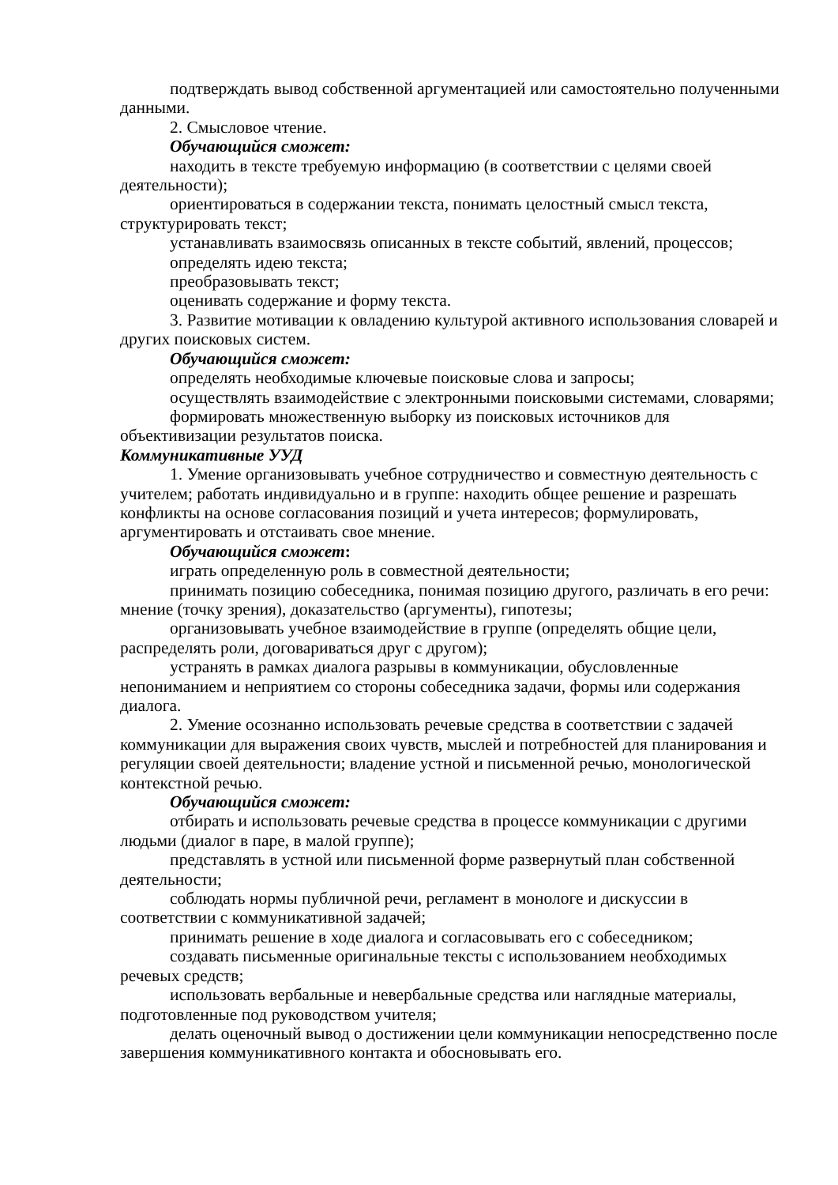подтверждать вывод собственной аргументацией или самостоятельно полученными данными.
2. Смысловое чтение.
Обучающийся сможет:
находить в тексте требуемую информацию (в соответствии с целями своей деятельности);
ориентироваться в содержании текста, понимать целостный смысл текста, структурировать текст;
устанавливать взаимосвязь описанных в тексте событий, явлений, процессов;
определять идею текста;
преобразовывать текст;
оценивать содержание и форму текста.
3. Развитие мотивации к овладению культурой активного использования словарей и других поисковых систем.
Обучающийся сможет:
определять необходимые ключевые поисковые слова и запросы;
осуществлять взаимодействие с электронными поисковыми системами, словарями;
формировать множественную выборку из поисковых источников для объективизации результатов поиска.
Коммуникативные УУД
1. Умение организовывать учебное сотрудничество и совместную деятельность с учителем; работать индивидуально и в группе: находить общее решение и разрешать конфликты на основе согласования позиций и учета интересов; формулировать, аргументировать и отстаивать свое мнение.
Обучающийся сможет:
играть определенную роль в совместной деятельности;
принимать позицию собеседника, понимая позицию другого, различать в его речи: мнение (точку зрения), доказательство (аргументы), гипотезы;
организовывать учебное взаимодействие в группе (определять общие цели, распределять роли, договариваться друг с другом);
устранять в рамках диалога разрывы в коммуникации, обусловленные непониманием и неприятием со стороны собеседника задачи, формы или содержания диалога.
2. Умение осознанно использовать речевые средства в соответствии с задачей коммуникации для выражения своих чувств, мыслей и потребностей для планирования и регуляции своей деятельности; владение устной и письменной речью, монологической контекстной речью.
Обучающийся сможет:
отбирать и использовать речевые средства в процессе коммуникации с другими людьми (диалог в паре, в малой группе);
представлять в устной или письменной форме развернутый план собственной деятельности;
соблюдать нормы публичной речи, регламент в монологе и дискуссии в соответствии с коммуникативной задачей;
принимать решение в ходе диалога и согласовывать его с собеседником;
создавать письменные оригинальные тексты с использованием необходимых речевых средств;
использовать вербальные и невербальные средства или наглядные материалы, подготовленные под руководством учителя;
делать оценочный вывод о достижении цели коммуникации непосредственно после завершения коммуникативного контакта и обосновывать его.